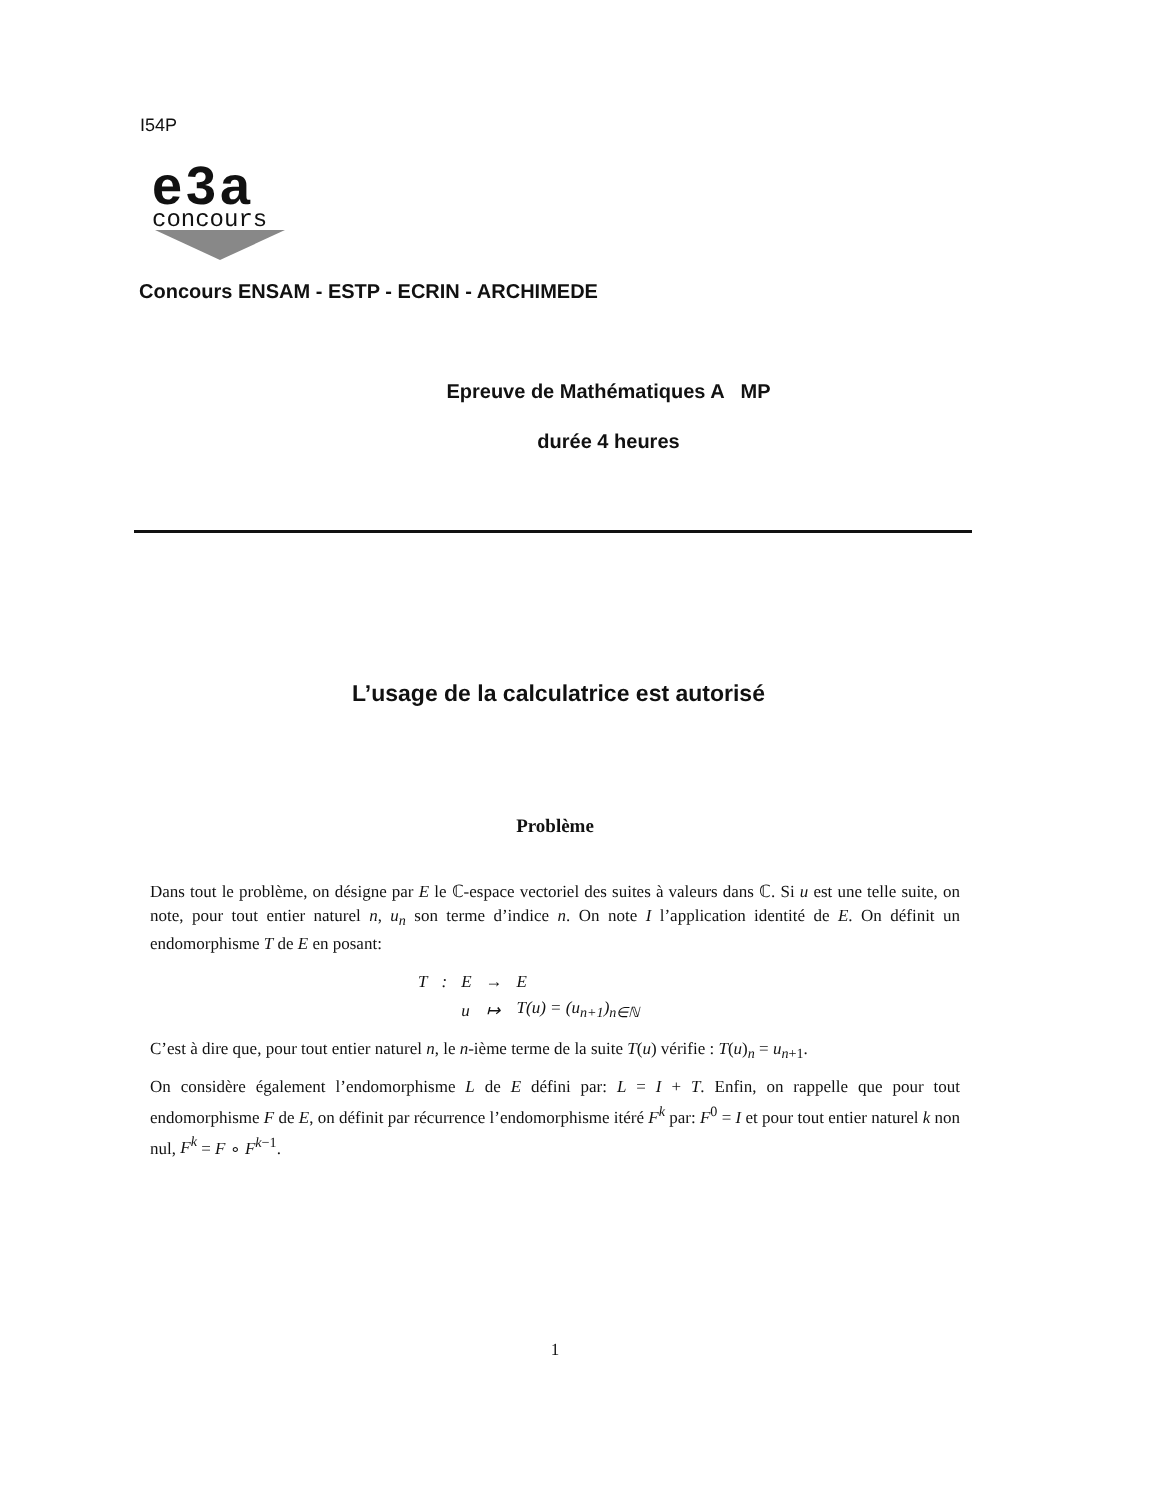I54P
e3a
concours
Concours ENSAM - ESTP - ECRIN - ARCHIMEDE
Epreuve de Mathématiques A MP
durée 4 heures
L’usage de la calculatrice est autorisé
Problème
Dans tout le problème, on désigne par E le ℂ-espace vectoriel des suites à valeurs dans ℂ. Si u est une telle suite, on note, pour tout entier naturel n, u<sub>n</sub> son terme d’indice n. On note I l’application identité de E. On définit un endomorphisme T de E en posant:
| T | : | E | → | E |
| | | u | ↦ | T(u) = (u<sub>n+1</sub>)<sub>n∈ℕ</sub> |
C’est à dire que, pour tout entier naturel n, le n-ième terme de la suite T(u) vérifie : T(u)<sub>n</sub> = u<sub>n+1</sub>.
On considère également l’endomorphisme L de E défini par: L = I + T. Enfin, on rappelle que pour tout endomorphisme F de E, on définit par récurrence l’endomorphisme itéré F<sup>k</sup> par: F<sup>0</sup> = I et pour tout entier naturel k non nul, F<sup>k</sup> = F ∘ F<sup>k−1</sup>.
1